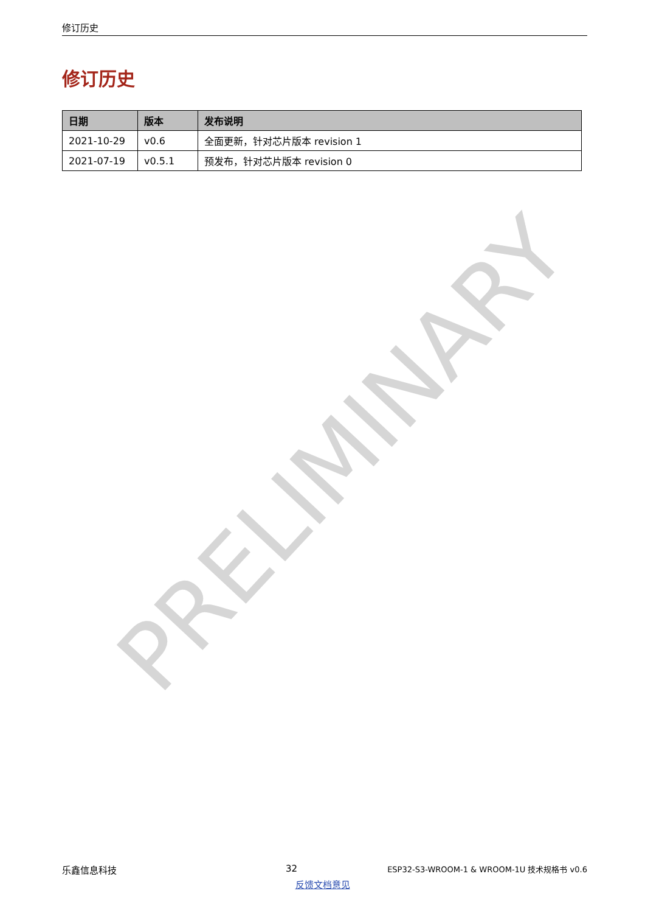修订历史
修订历史
| 日期 | 版本 | 发布说明 |
| --- | --- | --- |
| 2021-10-29 | v0.6 | 全面更新，针对芯片版本 revision 1 |
| 2021-07-19 | v0.5.1 | 预发布，针对芯片版本 revision 0 |
乐鑫信息科技 32 ESP32-S3-WROOM-1 & WROOM-1U 技术规格书 v0.6
反馈文档意见
PRELIMINARY